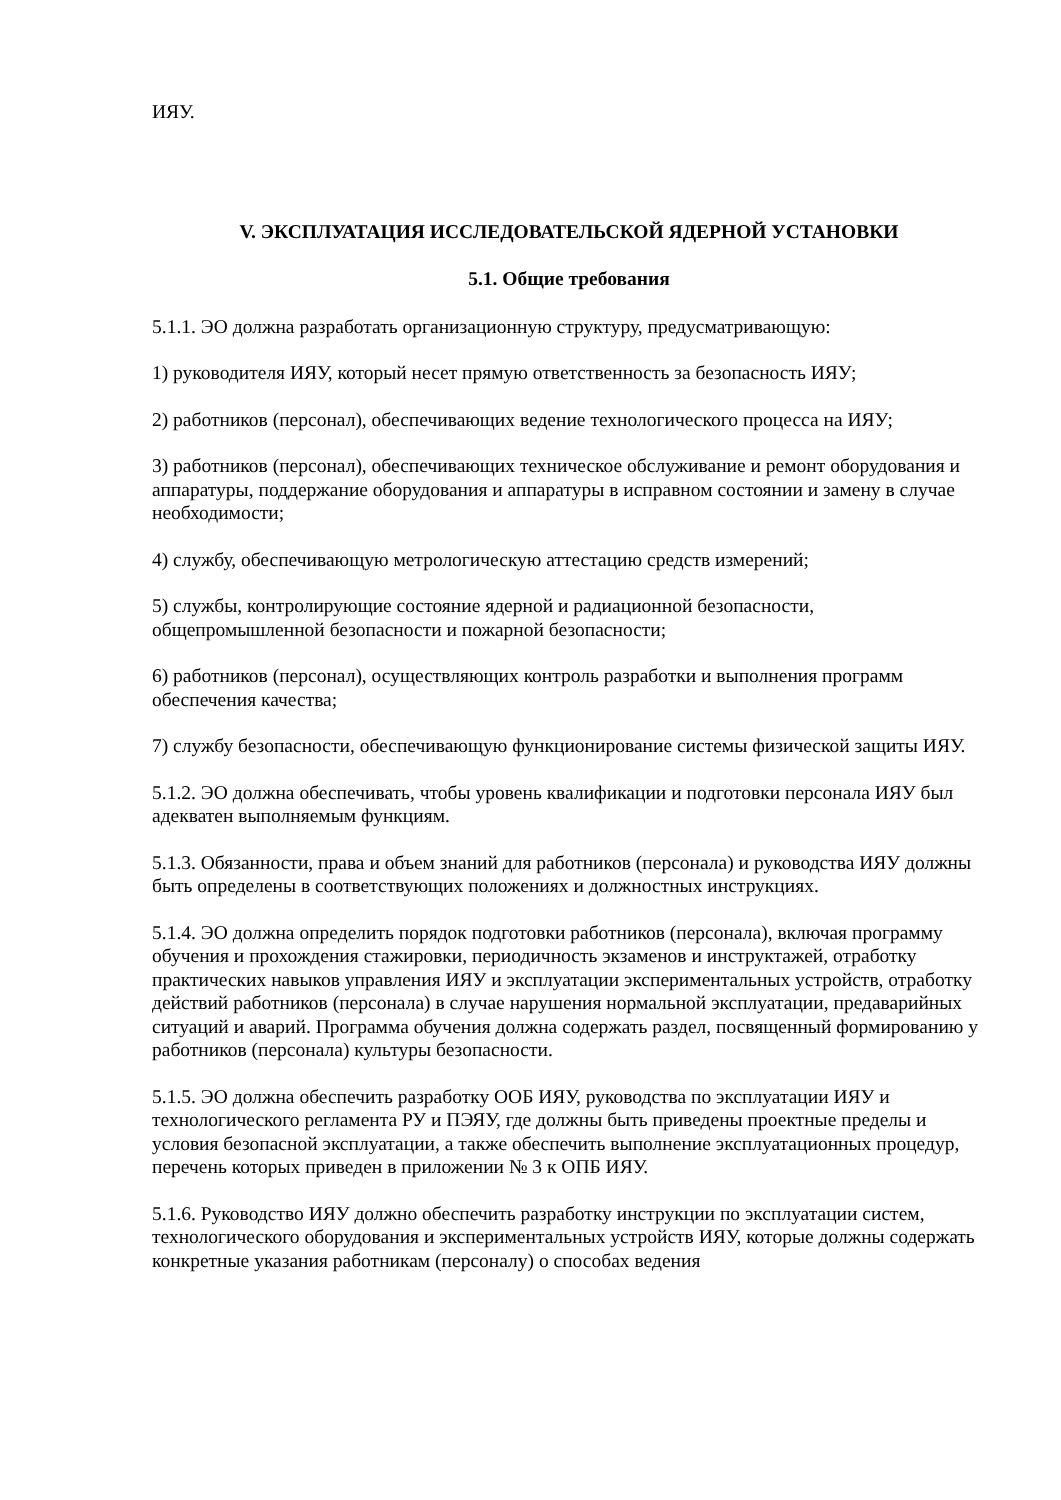ИЯУ.
V. ЭКСПЛУАТАЦИЯ ИССЛЕДОВАТЕЛЬСКОЙ ЯДЕРНОЙ УСТАНОВКИ
5.1. Общие требования
5.1.1. ЭО должна разработать организационную структуру, предусматривающую:
1) руководителя ИЯУ, который несет прямую ответственность за безопасность ИЯУ;
2) работников (персонал), обеспечивающих ведение технологического процесса на ИЯУ;
3) работников (персонал), обеспечивающих техническое обслуживание и ремонт оборудования и аппаратуры, поддержание оборудования и аппаратуры в исправном состоянии и замену в случае необходимости;
4) службу, обеспечивающую метрологическую аттестацию средств измерений;
5) службы, контролирующие состояние ядерной и радиационной безопасности, общепромышленной безопасности и пожарной безопасности;
6) работников (персонал), осуществляющих контроль разработки и выполнения программ обеспечения качества;
7) службу безопасности, обеспечивающую функционирование системы физической защиты ИЯУ.
5.1.2. ЭО должна обеспечивать, чтобы уровень квалификации и подготовки персонала ИЯУ был адекватен выполняемым функциям.
5.1.3. Обязанности, права и объем знаний для работников (персонала) и руководства ИЯУ должны быть определены в соответствующих положениях и должностных инструкциях.
5.1.4. ЭО должна определить порядок подготовки работников (персонала), включая программу обучения и прохождения стажировки, периодичность экзаменов и инструктажей, отработку практических навыков управления ИЯУ и эксплуатации экспериментальных устройств, отработку действий работников (персонала) в случае нарушения нормальной эксплуатации, предаварийных ситуаций и аварий. Программа обучения должна содержать раздел, посвященный формированию у работников (персонала) культуры безопасности.
5.1.5. ЭО должна обеспечить разработку ООБ ИЯУ, руководства по эксплуатации ИЯУ и технологического регламента РУ и ПЭЯУ, где должны быть приведены проектные пределы и условия безопасной эксплуатации, а также обеспечить выполнение эксплуатационных процедур, перечень которых приведен в приложении № 3 к ОПБ ИЯУ.
5.1.6. Руководство ИЯУ должно обеспечить разработку инструкции по эксплуатации систем, технологического оборудования и экспериментальных устройств ИЯУ, которые должны содержать конкретные указания работникам (персоналу) о способах ведения